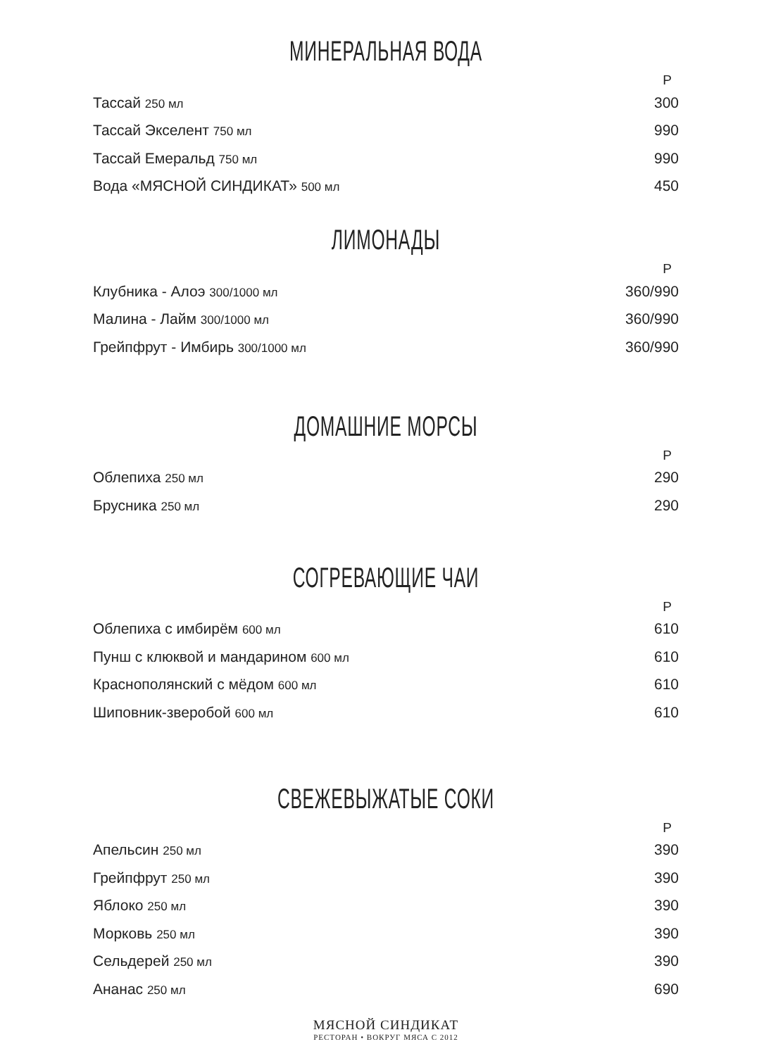МИНЕРАЛЬНАЯ ВОДА
| | Р |
| --- | --- |
| Тассай 250 мл | 300 |
| Тассай Экселент 750 мл | 990 |
| Тассай Емеральд 750 мл | 990 |
| Вода «МЯСНОЙ СИНДИКАТ» 500 мл | 450 |
ЛИМОНАДЫ
| | Р |
| --- | --- |
| Клубника - Алоэ 300/1000 мл | 360/990 |
| Малина - Лайм 300/1000 мл | 360/990 |
| Грейпфрут - Имбирь 300/1000 мл | 360/990 |
ДОМАШНИЕ МОРСЫ
| | Р |
| --- | --- |
| Облепиха 250 мл | 290 |
| Брусника 250 мл | 290 |
СОГРЕВАЮЩИЕ ЧАИ
| | Р |
| --- | --- |
| Облепиха с имбирём 600 мл | 610 |
| Пунш с клюквой и мандарином 600 мл | 610 |
| Краснополянский с мёдом 600 мл | 610 |
| Шиповник-зверобой 600 мл | 610 |
СВЕЖЕВЫЖАТЫЕ СОКИ
| | Р |
| --- | --- |
| Апельсин 250 мл | 390 |
| Грейпфрут 250 мл | 390 |
| Яблоко 250 мл | 390 |
| Морковь 250 мл | 390 |
| Сельдерей 250 мл | 390 |
| Ананас 250 мл | 690 |
МЯСНОЙ СИНДИКАТ
РЕСТОРАН • ВОКРУГ МЯСА С 2012